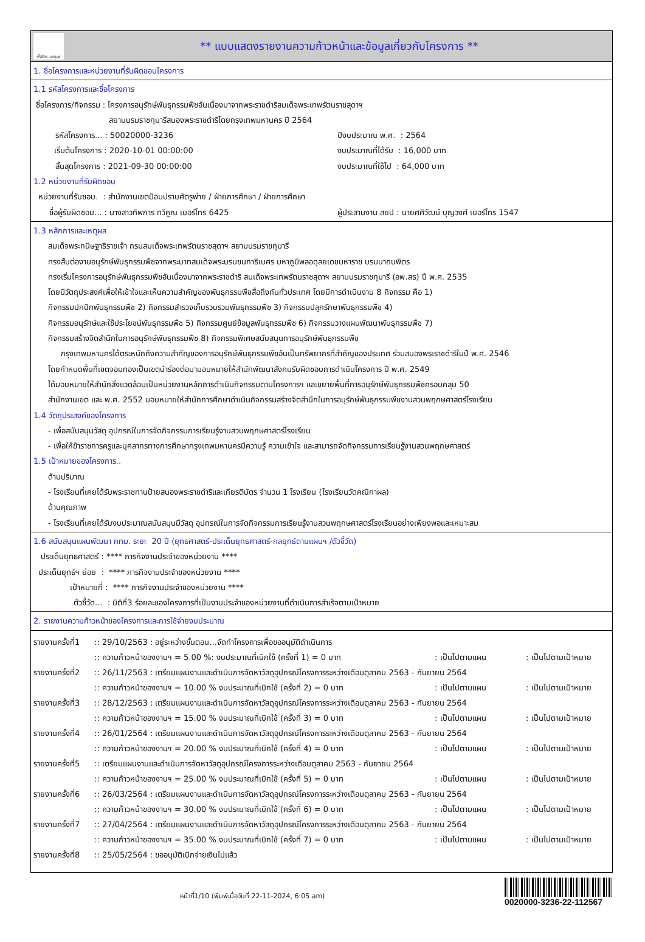ทั้งชีวิต..เราดูแล
** แบบแสดงรายงานความก้าวหน้าและข้อมูลเกี่ยวกับโครงการ **
1. ชื่อโครงการและหน่วยงานที่รับผิดชอบโครงการ
1.1 รหัสโครงการและชื่อโครงการ
ชื่อโครงการ/กิจกรรม : โครงการอนุรักษ์พันธุกรรมพืชอันเนื่องมาจากพระราชดำริสมเด็จพระเทพรัตนราชสุดาฯ
สยามบรมราชกุมารีสนองพระราชดำริโดยกรุงเทพมหานคร ปี 2564
รหัสโครงการ... : 50020000-3236 ปีงบประมาณ พ.ศ. : 2564
เริ่มต้นโครงการ : 2020-10-01 00:00:00 งบประมาณที่ได้รับ : 16,000 บาท
สิ้นสุดโครงการ : 2021-09-30 00:00:00 งบประมาณที่ใช้ไป : 64,000 บาท
1.2 หน่วยงานที่รับผิดชอบ
หน่วยงานที่รับชอบ. : สำนักงานเขตป้อมปราบศัตรูพ่าย / ฝ่ายการศึกษา / ฝ่ายการศึกษา
ชื่อผู้รับผิดชอบ... : นางสาวทิพการ ทวีคูณ เบอร์โทร 6425 ผู้ประสานงาน สยป : นายศศิวัฒน์ บุญวงศ์ เบอร์โทร 1547
1.3 หลักการและเหตุผล
สมเด็จพระกนิษฐาธิราชเจ้า กรมสมเด็จพระเทพรัตนราชสุดาฯ สยามบรมราชกุมารี
ทรงสืบต่องานอนุรักษ์พันธุกรรมพืชจากพระบาทสมเด็จพระบรมชนกาธิเบศร มหาภูมิพลอดุลยเดชมหาราช บรมนาถบพิตร
ทรงเริ่มโครงการอนุรักษ์พันธุกรรมพืชอันเนื่องมาจากพระราชดำริ สมเด็จพระเทพรัตนราชสุดาฯ สยามบรมราชกุมารี (อพ.สธ) ปี พ.ศ. 2535
โดยมีวัตถุประสงค์เพื่อให้เข้าใจและเห็นความสำคัญของพันธุกรรมพืชสื่อถึงกันทั่วประเทศ โดยมีการดำเนินงาน 8 กิจกรรม คือ 1)
กิจกรรมปกปักพันธุกรรมพืช 2) กิจกรรมสำรวจเก็บรวบรวมพันธุกรรมพืช 3) กิจกรรมปลูกรักษาพันธุกรรมพืช 4)
กิจกรรมอนุรักษ์และใช้ประโยชน์พันธุกรรมพืช 5) กิจกรรมศูนย์ข้อมูลพันธุกรรมพืช 6) กิจกรรมวางแผนพัฒนาพันธุกรรมพืช 7)
กิจกรรมสร้างจิตสำนึกในการอนุรักษ์พันธุกรรมพืช 8) กิจกรรมพิเศษสนับสนุนการอนุรักษ์พันธุกรรมพืช
กรุงเทพมหานครได้ตระหนักถึงความสำคัญของการอนุรักษ์พันธุกรรมพืชอันเป็นทรัพยากรที่สำคัญของประเทศ ร่วมสนองพระราชดำริในปี พ.ศ. 2546
โดยกำหนดพื้นที่เขตจอมทองเป็นเขตนำร่องต่อมามอบหมายให้สำนักพัฒนาสังคมรับผิดชอบการดำเนินโครงการ ปี พ.ศ. 2549
ได้มอบหมายให้สำนักสิ่งแวดล้อมเป็นหน่วยงานหลักการดำเนินกิจกรรมตามโครงการฯ และขยายพื้นที่การอนุรักษ์พันธุกรรมพืชครอบคลุม 50
สำนักงานเขต และ พ.ศ. 2552 มอบหมายให้สำนักการศึกษาดำเนินกิจกรรมสร้างจิตสำนึกในการอนุรักษ์พันธุกรรมพืชงานสวนพฤกษศาสตร์โรงเรียน
1.4 วัตถุประสงค์ของโครงการ
- เพื่อสนับสนุนวัสดุ อุปกรณ์ในการจัดกิจกรรมการเรียนรู้งานสวนพฤกษศาสตร์โรงเรียน
- เพื่อให้ข้าราชการครูและบุคลากรทางการศึกษากรุงเทพมหานครมีความรู้ ความเข้าใจ และสามารถจัดกิจกรรมการเรียนรู้งานสวนพฤกษศาสตร์
1.5 เป้าหมายของโครงการ..
ด้านปริมาณ
- โรงเรียนที่เคยได้รับพระราชทานป้ายสนองพระราชดำริและเกียรติบัตร จำนวน 1 โรงเรียน (โรงเรียนวัดคณิกาผล)
ด้านคุณภาพ
- โรงเรียนที่เคยได้รับงบประมาณสนับสนุนมีวัสดุ อุปกรณ์ในการจัดกิจกรรมการเรียนรู้งานสวนพฤกษศาสตร์โรงเรียนอย่างเพียงพอและเหมาะสม
1.6 สนับสนุนแผนพัฒนา กทม. ระยะ 20 ปี (ยุทธศาสตร์-ประเด็นยุทธศาสตร์-กลยุทธ์ตามแผนฯ /ตัวชี้วัด)
ประเด็นยุทธศาสตร์ : **** ภารกิจงานประจำของหน่วยงาน ****
ประเด็นยุทธ์ฯ ย่อย : **** ภารกิจงานประจำของหน่วยงาน ****
เป้าหมายที่ : **** ภารกิจงานประจำของหน่วยงาน ****
ตัวชี้วัด... : มิติที่3 ร้อยละของโครงการที่เป็นงานประจำของหน่วยงานที่ดำเนินการสำเร็จตามเป้าหมาย
2. รายงานความก้าวหน้าของโครงการและการใช้จ่ายงบประมาณ
| รายงานครั้งที่1 | :: 29/10/2563 : อยู่ระหว่างขั้นตอน...จัดทำโครงการเพื่อขออนุมัติดำเนินการ | | |
| | :: ความก้าวหน้าของงานฯ = 5.00 %: งบประมาณที่เบิกใช้ (ครั้งที่ 1) = 0 บาท | : เป็นไปตามแผน | : เป็นไปตามเป้าหมาย |
| รายงานครั้งที่2 | :: 26/11/2563 : เตรียมแผนงานและดำเนินการจัดหาวัสดุอุปกรณ์โครงการระหว่างเดือนตุลาคม 2563 - กันยายน 2564 | | |
| | :: ความก้าวหน้าของงานฯ = 10.00 % งบประมาณที่เบิกใช้ (ครั้งที่ 2) = 0 บาท | : เป็นไปตามแผน | : เป็นไปตามเป้าหมาย |
| รายงานครั้งที่3 | :: 28/12/2563 : เตรียมแผนงานและดำเนินการจัดหาวัสดุอุปกรณ์โครงการระหว่างเดือนตุลาคม 2563 - กันยายน 2564 | | |
| | :: ความก้าวหน้าของงานฯ = 15.00 % งบประมาณที่เบิกใช้ (ครั้งที่ 3) = 0 บาท | : เป็นไปตามแผน | : เป็นไปตามเป้าหมาย |
| รายงานครั้งที่4 | :: 26/01/2564 : เตรียมแผนงานและดำเนินการจัดหาวัสดุอุปกรณ์โครงการระหว่างเดือนตุลาคม 2563 - กันยายน 2564 | | |
| | :: ความก้าวหน้าของงานฯ = 20.00 % งบประมาณที่เบิกใช้ (ครั้งที่ 4) = 0 บาท | : เป็นไปตามแผน | : เป็นไปตามเป้าหมาย |
| รายงานครั้งที่5 | :: เตรียมแผนงานและดำเนินการจัดหาวัสดุอุปกรณ์โครงการระหว่างเดือนตุลาคม 2563 - กันยายน 2564 | | |
| | :: ความก้าวหน้าของงานฯ = 25.00 % งบประมาณที่เบิกใช้ (ครั้งที่ 5) = 0 บาท | : เป็นไปตามแผน | : เป็นไปตามเป้าหมาย |
| รายงานครั้งที่6 | :: 26/03/2564 : เตรียมแผนงานและดำเนินการจัดหาวัสดุอุปกรณ์โครงการระหว่างเดือนตุลาคม 2563 - กันยายน 2564 | | |
| | :: ความก้าวหน้าของงานฯ = 30.00 % งบประมาณที่เบิกใช้ (ครั้งที่ 6) = 0 บาท | : เป็นไปตามแผน | : เป็นไปตามเป้าหมาย |
| รายงานครั้งที่7 | :: 27/04/2564 : เตรียมแผนงานและดำเนินการจัดหาวัสดุอุปกรณ์โครงการระหว่างเดือนตุลาคม 2563 - กันยายน 2564 | | |
| | :: ความก้าวหน้าของงานฯ = 35.00 % งบประมาณที่เบิกใช้ (ครั้งที่ 7) = 0 บาท | : เป็นไปตามแผน | : เป็นไปตามเป้าหมาย |
| รายงานครั้งที่8 | :: 25/05/2564 : ขออนุมัติเบิกจ่ายเงินไปแล้ว | | |
หน้าที่1/10 (พิมพ์เมื่อวันที่ 22-11-2024, 6:05 am)
0020000-3236-22-112567